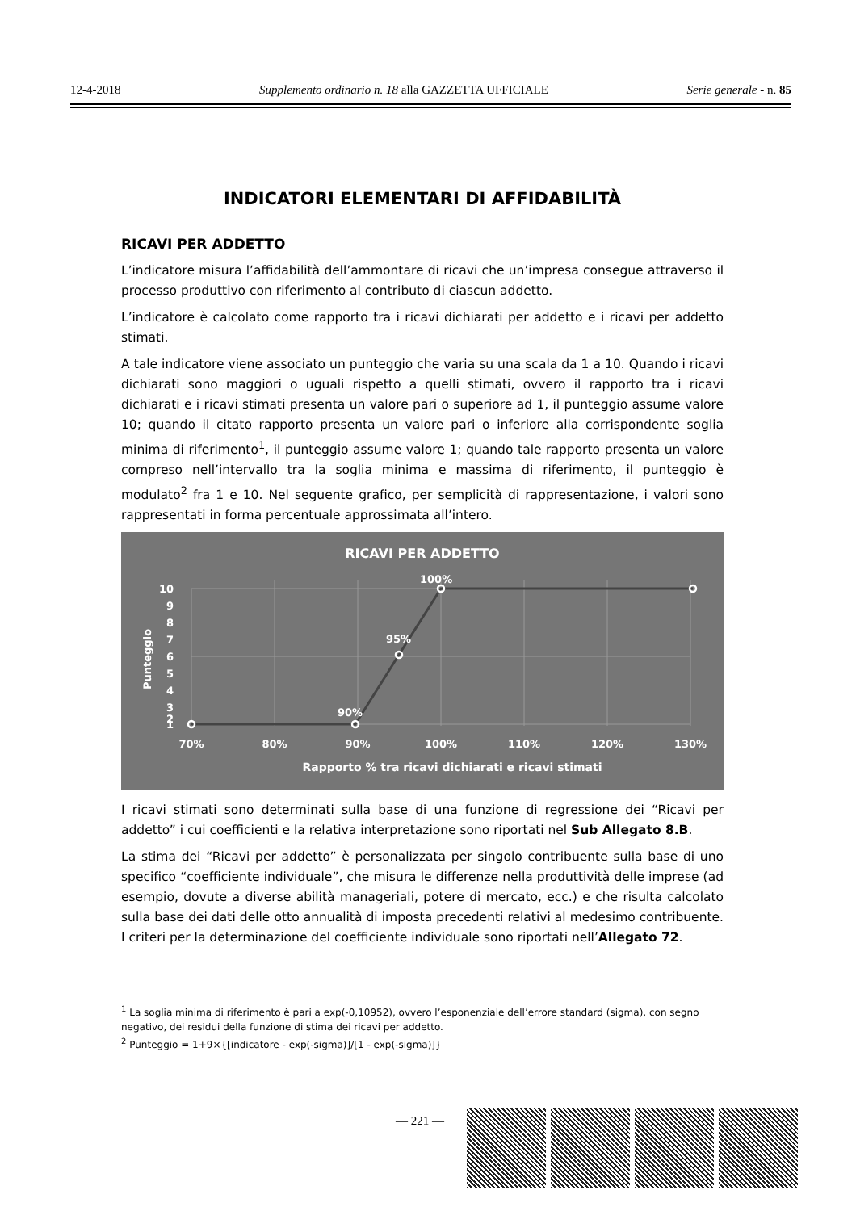12-4-2018 Supplemento ordinario n. 18 alla GAZZETTA UFFICIALE Serie generale - n. 85
INDICATORI ELEMENTARI DI AFFIDABILITÀ
RICAVI PER ADDETTO
L’indicatore misura l’affidabilità dell’ammontare di ricavi che un’impresa consegue attraverso il processo produttivo con riferimento al contributo di ciascun addetto.
L’indicatore è calcolato come rapporto tra i ricavi dichiarati per addetto e i ricavi per addetto stimati.
A tale indicatore viene associato un punteggio che varia su una scala da 1 a 10. Quando i ricavi dichiarati sono maggiori o uguali rispetto a quelli stimati, ovvero il rapporto tra i ricavi dichiarati e i ricavi stimati presenta un valore pari o superiore ad 1, il punteggio assume valore 10; quando il citato rapporto presenta un valore pari o inferiore alla corrispondente soglia minima di riferimento<sup>1</sup>, il punteggio assume valore 1; quando tale rapporto presenta un valore compreso nell’intervallo tra la soglia minima e massima di riferimento, il punteggio è modulato<sup>2</sup> fra 1 e 10. Nel seguente grafico, per semplicità di rappresentazione, i valori sono rappresentati in forma percentuale approssimata all’intero.
RICAVI PER ADDETTO
100%
95%
90%
10
9
8
7
6
5
4
3
2
1
Punteggio
70%
80%
90%
100%
110%
120%
130%
Rapporto % tra ricavi dichiarati e ricavi stimati
I ricavi stimati sono determinati sulla base di una funzione di regressione dei “Ricavi per addetto” i cui coefficienti e la relativa interpretazione sono riportati nel Sub Allegato 8.B.
La stima dei “Ricavi per addetto” è personalizzata per singolo contribuente sulla base di uno specifico “coefficiente individuale”, che misura le differenze nella produttività delle imprese (ad esempio, dovute a diverse abilità manageriali, potere di mercato, ecc.) e che risulta calcolato sulla base dei dati delle otto annualità di imposta precedenti relativi al medesimo contribuente. I criteri per la determinazione del coefficiente individuale sono riportati nell’Allegato 72.
<sup>1</sup> La soglia minima di riferimento è pari a exp(-0,10952), ovvero l’esponenziale dell’errore standard (sigma), con segno negativo, dei residui della funzione di stima dei ricavi per addetto.
<sup>2</sup> Punteggio = 1+9×{[indicatore - exp(-sigma)]/[1 - exp(-sigma)]}
— 221 —